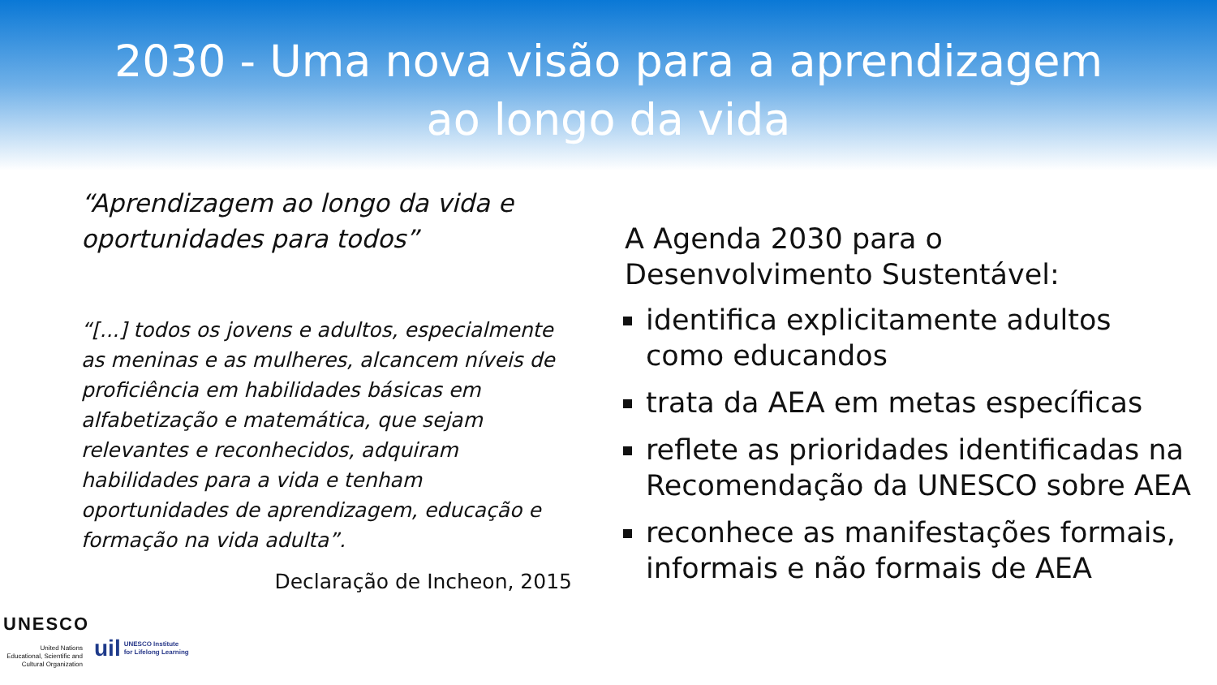2030 - Uma nova visão para a aprendizagem
ao longo da vida
“Aprendizagem ao longo da vida e oportunidades para todos”
“[...] todos os jovens e adultos, especialmente as meninas e as mulheres, alcancem níveis de proficiência em habilidades básicas em alfabetização e matemática, que sejam relevantes e reconhecidos, adquiram habilidades para a vida e tenham oportunidades de aprendizagem, educação e formação na vida adulta”.
Declaração de Incheon, 2015
A Agenda 2030 para o Desenvolvimento Sustentável:
identifica explicitamente adultos como educandos
trata da AEA em metas específicas
reflete as prioridades identificadas na Recomendação da UNESCO sobre AEA
reconhece as manifestações formais, informais e não formais de AEA
UNESCO
United Nations Educational, Scientific and Cultural Organization
uil
UNESCO Institute
for Lifelong Learning